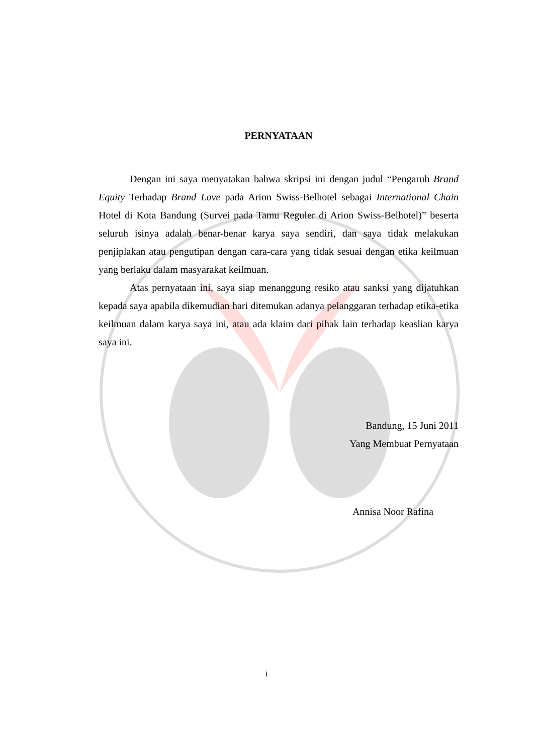PERNYATAAN
Dengan ini saya menyatakan bahwa skripsi ini dengan judul “Pengaruh Brand Equity Terhadap Brand Love pada Arion Swiss-Belhotel sebagai International Chain Hotel di Kota Bandung (Survei pada Tamu Reguler di Arion Swiss-Belhotel)” beserta seluruh isinya adalah benar-benar karya saya sendiri, dan saya tidak melakukan penjiplakan atau pengutipan dengan cara-cara yang tidak sesuai dengan etika keilmuan yang berlaku dalam masyarakat keilmuan.
Atas pernyataan ini, saya siap menanggung resiko atau sanksi yang dijatuhkan kepada saya apabila dikemudian hari ditemukan adanya pelanggaran terhadap etika-etika keilmuan dalam karya saya ini, atau ada klaim dari pihak lain terhadap keaslian karya saya ini.
Bandung, 15 Juni 2011
Yang Membuat Pernyataan
Annisa Noor Rafina
i